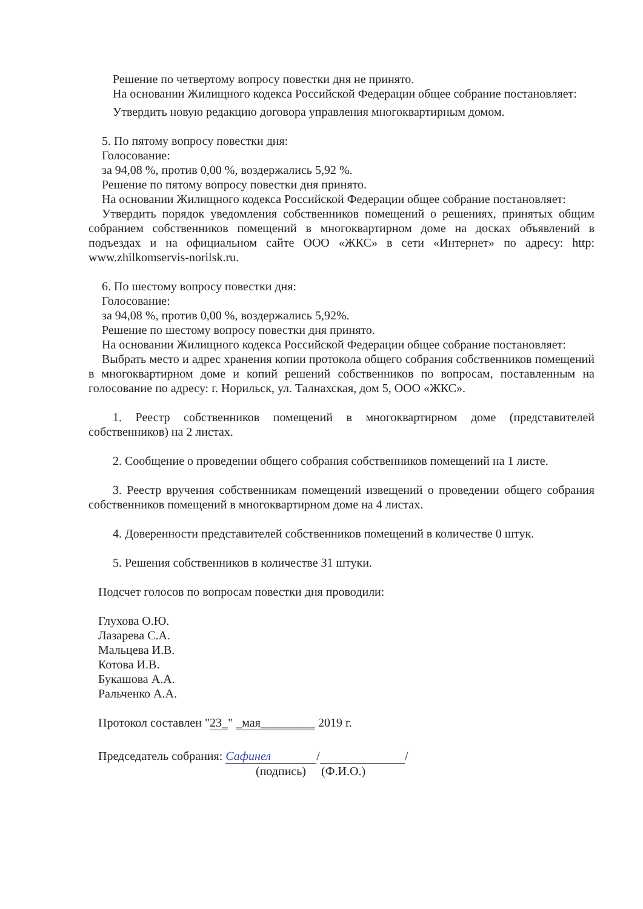Решение по четвертому вопросу повестки дня не принято.
На основании Жилищного кодекса Российской Федерации общее собрание постановляет:
Утвердить новую редакцию договора управления многоквартирным домом.
5. По пятому вопросу повестки дня:
Голосование:
за 94,08 %, против 0,00 %, воздержались 5,92 %.
Решение по пятому вопросу повестки дня принято.
На основании Жилищного кодекса Российской Федерации общее собрание постановляет:
Утвердить порядок уведомления собственников помещений о решениях, принятых общим собранием собственников помещений в многоквартирном доме на досках объявлений в подъездах и на официальном сайте ООО «ЖКС» в сети «Интернет» по адресу: http: www.zhilkomservis-norilsk.ru.
6. По шестому вопросу повестки дня:
Голосование:
за 94,08 %, против 0,00 %, воздержались 5,92%.
Решение по шестому вопросу повестки дня принято.
На основании Жилищного кодекса Российской Федерации общее собрание постановляет:
Выбрать место и адрес хранения копии протокола общего собрания собственников помещений в многоквартирном доме и копий решений собственников по вопросам, поставленным на голосование по адресу: г. Норильск, ул. Талнахская, дом 5, ООО «ЖКС».
1. Реестр собственников помещений в многоквартирном доме (представителей собственников) на 2 листах.
2. Сообщение о проведении общего собрания собственников помещений на 1 листе.
3. Реестр вручения собственникам помещений извещений о проведении общего собрания собственников помещений в многоквартирном доме на 4 листах.
4. Доверенности представителей собственников помещений в количестве 0 штук.
5. Решения собственников в количестве 31 штуки.
Подсчет голосов по вопросам повестки дня проводили:
Глухова О.Ю.
Лазарева С.А.
Мальцева И.В.
Котова И.В.
Букашова А.А.
Ральченко А.А.
Протокол составлен "23_" _мая_________ 2019 г.
Председатель собрания: Сафинел / /
(подпись) (Ф.И.О.)